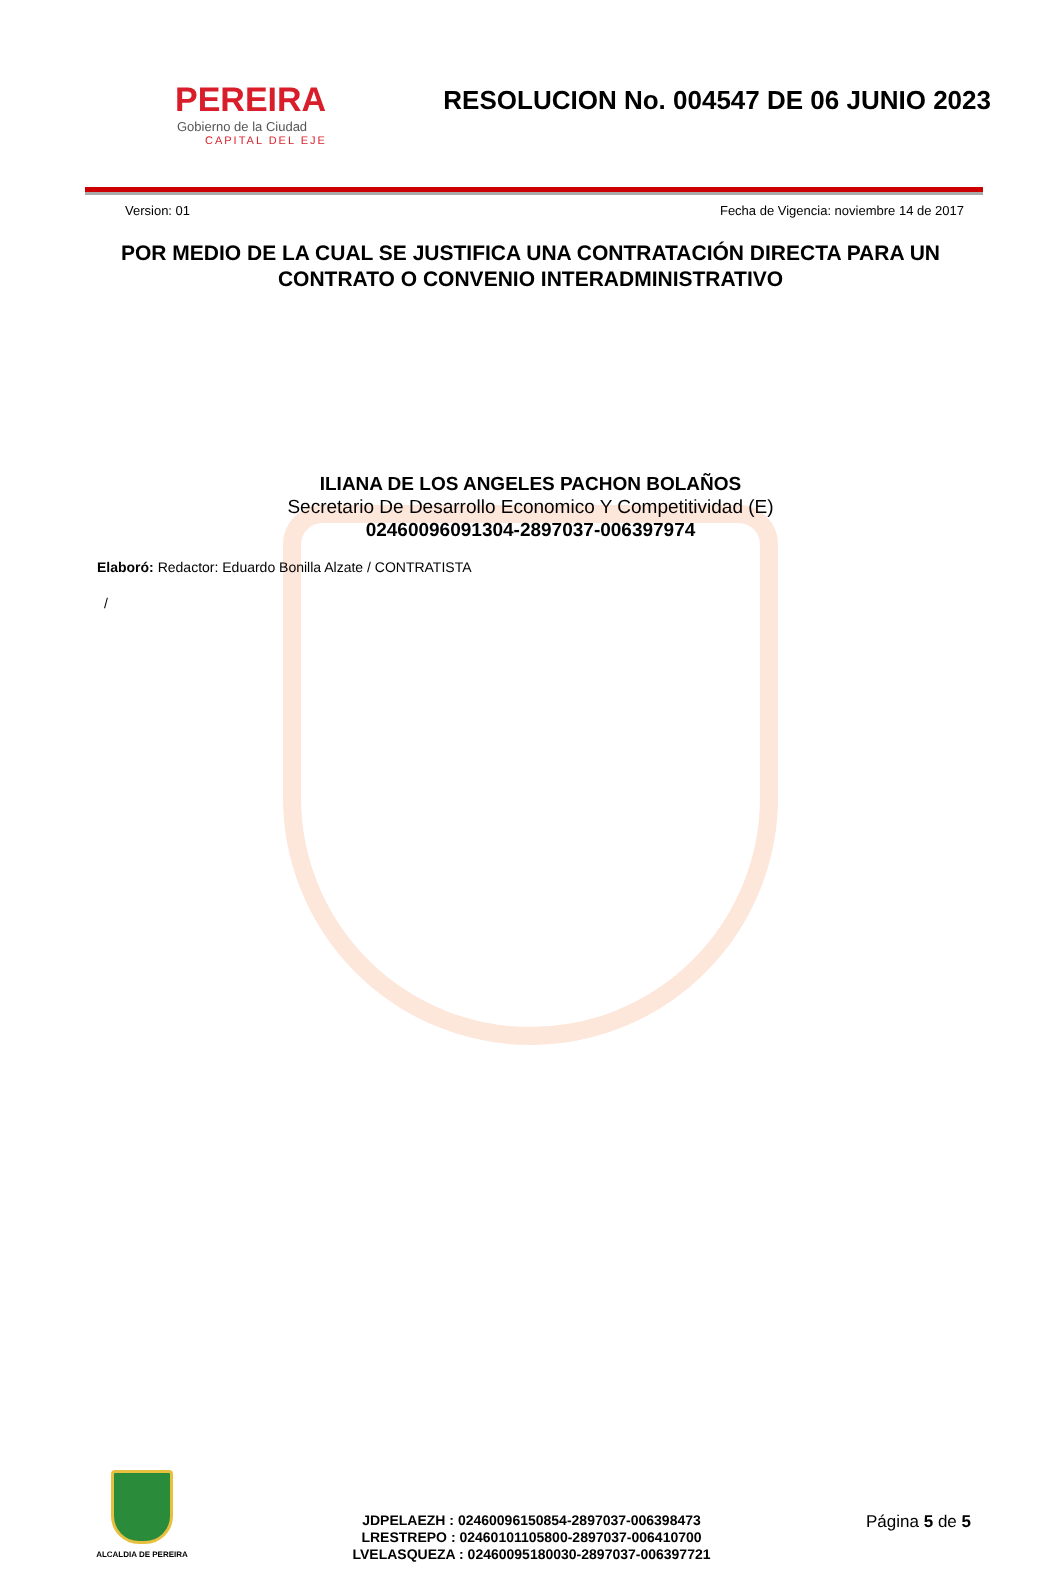PEREIRA
Gobierno de la Ciudad
CAPITAL DEL EJE
RESOLUCION No. 004547 DE 06 JUNIO 2023
Version: 01 Fecha de Vigencia: noviembre 14 de 2017
POR MEDIO DE LA CUAL SE JUSTIFICA UNA CONTRATACIÓN DIRECTA PARA UN CONTRATO O CONVENIO INTERADMINISTRATIVO
ILIANA DE LOS ANGELES PACHON BOLAÑOS
Secretario De Desarrollo Economico Y Competitividad (E)
02460096091304-2897037-006397974
Elaboró: Redactor: Eduardo Bonilla Alzate / CONTRATISTA
/
ALCALDIA DE PEREIRA
JDPELAEZH : 02460096150854-2897037-006398473
LRESTREPO : 02460101105800-2897037-006410700
LVELASQUEZA : 02460095180030-2897037-006397721
Página 5 de 5